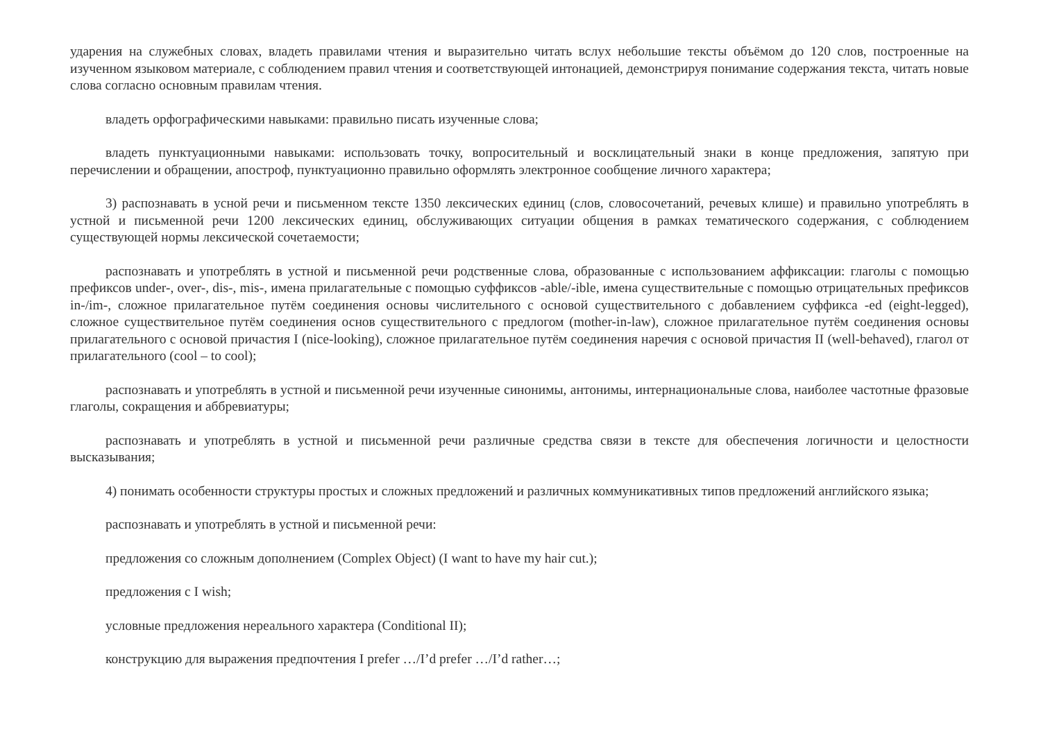ударения на служебных словах, владеть правилами чтения и выразительно читать вслух небольшие тексты объёмом до 120 слов, построенные на изученном языковом материале, с соблюдением правил чтения и соответствующей интонацией, демонстрируя понимание содержания текста, читать новые слова согласно основным правилам чтения.
владеть орфографическими навыками: правильно писать изученные слова;
владеть пунктуационными навыками: использовать точку, вопросительный и восклицательный знаки в конце предложения, запятую при перечислении и обращении, апостроф, пунктуационно правильно оформлять электронное сообщение личного характера;
3) распознавать в усной речи и письменном тексте 1350 лексических единиц (слов, словосочетаний, речевых клише) и правильно употреблять в устной и письменной речи 1200 лексических единиц, обслуживающих ситуации общения в рамках тематического содержания, с соблюдением существующей нормы лексической сочетаемости;
распознавать и употреблять в устной и письменной речи родственные слова, образованные с использованием аффиксации: глаголы с помощью префиксов under-, over-, dis-, mis-, имена прилагательные с помощью суффиксов -able/-ible, имена существительные с помощью отрицательных префиксов in-/im-, сложное прилагательное путём соединения основы числительного с основой существительного с добавлением суффикса -ed (eight-legged), сложное существительное путём соединения основ существительного с предлогом (mother-in-law), сложное прилагательное путём соединения основы прилагательного с основой причастия I (nice-looking), сложное прилагательное путём соединения наречия с основой причастия II (well-behaved), глагол от прилагательного (cool – to cool);
распознавать и употреблять в устной и письменной речи изученные синонимы, антонимы, интернациональные слова, наиболее частотные фразовые глаголы, сокращения и аббревиатуры;
распознавать и употреблять в устной и письменной речи различные средства связи в тексте для обеспечения логичности и целостности высказывания;
4) понимать особенности структуры простых и сложных предложений и различных коммуникативных типов предложений английского языка;
распознавать и употреблять в устной и письменной речи:
предложения со сложным дополнением (Complex Object) (I want to have my hair cut.);
предложения с I wish;
условные предложения нереального характера (Conditional II);
конструкцию для выражения предпочтения I prefer …/I’d prefer …/I’d rather…;